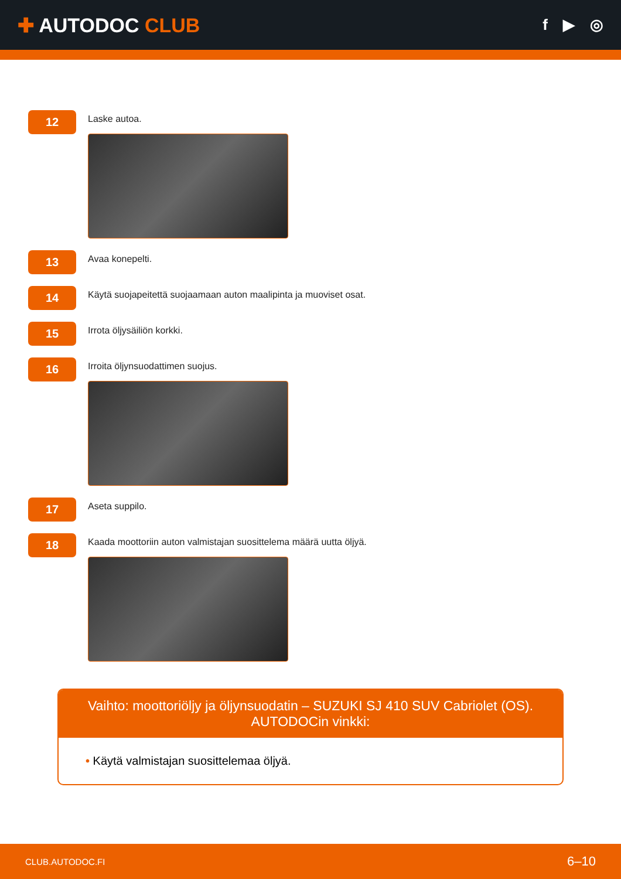✚ AUTODOC CLUB
f ▶ ◎
12
Laske autoa.
13
Avaa konepelti.
14
Käytä suojapeitettä suojaamaan auton maalipinta ja muoviset osat.
15
Irrota öljysäiliön korkki.
16
Irroita öljynsuodattimen suojus.
17
Aseta suppilo.
18
Kaada moottoriin auton valmistajan suosittelema määrä uutta öljyä.
Vaihto: moottoriöljy ja öljynsuodatin – SUZUKI SJ 410 SUV Cabriolet (OS).
AUTODOCin vinkki:
• Käytä valmistajan suosittelemaa öljyä.
CLUB.AUTODOC.FI 6–10